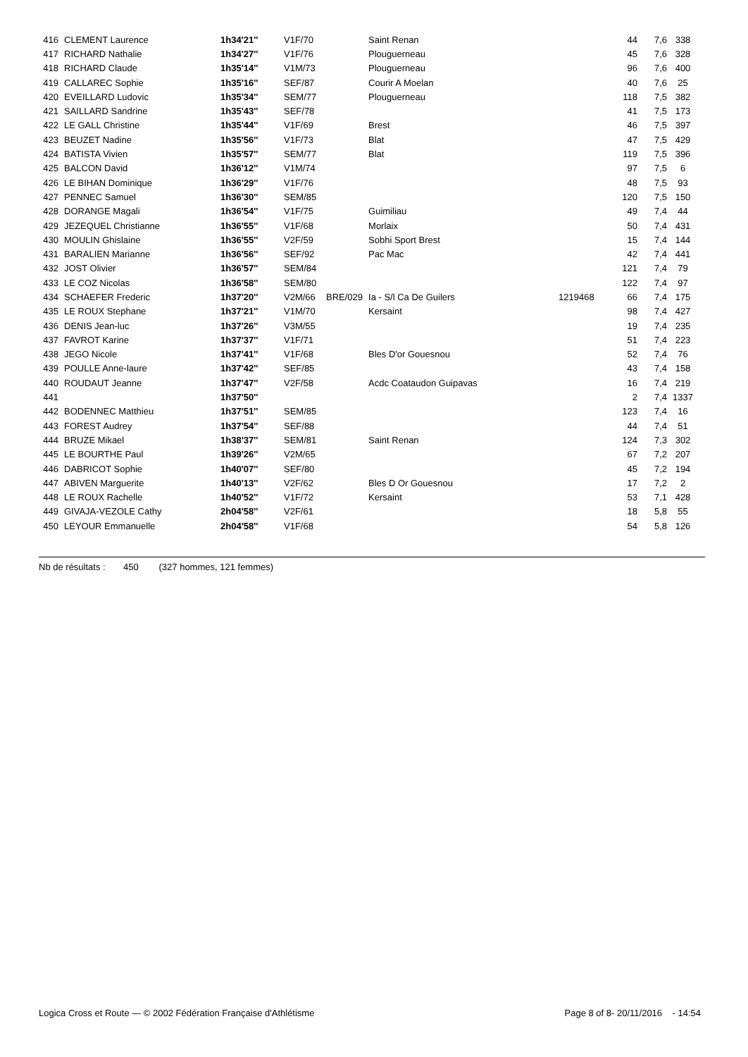| 416 | CLEMENT Laurence | 1h34'21'' | V1F/70 | | Saint Renan | | 44 | 7,6 | 338 |
| 417 | RICHARD Nathalie | 1h34'27'' | V1F/76 | | Plouguerneau | | 45 | 7,6 | 328 |
| 418 | RICHARD Claude | 1h35'14'' | V1M/73 | | Plouguerneau | | 96 | 7,6 | 400 |
| 419 | CALLAREC Sophie | 1h35'16'' | SEF/87 | | Courir A Moelan | | 40 | 7,6 | 25 |
| 420 | EVEILLARD Ludovic | 1h35'34'' | SEM/77 | | Plouguerneau | | 118 | 7,5 | 382 |
| 421 | SAILLARD Sandrine | 1h35'43'' | SEF/78 | | | | 41 | 7,5 | 173 |
| 422 | LE GALL Christine | 1h35'44'' | V1F/69 | | Brest | | 46 | 7,5 | 397 |
| 423 | BEUZET Nadine | 1h35'56'' | V1F/73 | | Blat | | 47 | 7,5 | 429 |
| 424 | BATISTA Vivien | 1h35'57'' | SEM/77 | | Blat | | 119 | 7,5 | 396 |
| 425 | BALCON David | 1h36'12'' | V1M/74 | | | | 97 | 7,5 | 6 |
| 426 | LE BIHAN Dominique | 1h36'29'' | V1F/76 | | | | 48 | 7,5 | 93 |
| 427 | PENNEC Samuel | 1h36'30'' | SEM/85 | | | | 120 | 7,5 | 150 |
| 428 | DORANGE Magali | 1h36'54'' | V1F/75 | | Guimiliau | | 49 | 7,4 | 44 |
| 429 | JEZEQUEL Christianne | 1h36'55'' | V1F/68 | | Morlaix | | 50 | 7,4 | 431 |
| 430 | MOULIN Ghislaine | 1h36'55'' | V2F/59 | | Sobhi Sport Brest | | 15 | 7,4 | 144 |
| 431 | BARALIEN Marianne | 1h36'56'' | SEF/92 | | Pac Mac | | 42 | 7,4 | 441 |
| 432 | JOST Olivier | 1h36'57'' | SEM/84 | | | | 121 | 7,4 | 79 |
| 433 | LE COZ Nicolas | 1h36'58'' | SEM/80 | | | | 122 | 7,4 | 97 |
| 434 | SCHAEFER Frederic | 1h37'20'' | V2M/66 | BRE/029 | Ia - S/l Ca De Guilers | 1219468 | 66 | 7,4 | 175 |
| 435 | LE ROUX Stephane | 1h37'21'' | V1M/70 | | Kersaint | | 98 | 7,4 | 427 |
| 436 | DENIS Jean-luc | 1h37'26'' | V3M/55 | | | | 19 | 7,4 | 235 |
| 437 | FAVROT Karine | 1h37'37'' | V1F/71 | | | | 51 | 7,4 | 223 |
| 438 | JEGO Nicole | 1h37'41'' | V1F/68 | | Bles D'or Gouesnou | | 52 | 7,4 | 76 |
| 439 | POULLE Anne-laure | 1h37'42'' | SEF/85 | | | | 43 | 7,4 | 158 |
| 440 | ROUDAUT Jeanne | 1h37'47'' | V2F/58 | | Acdc Coataudon Guipavas | | 16 | 7,4 | 219 |
| 441 | | 1h37'50'' | | | | | 2 | 7,4 | 1337 |
| 442 | BODENNEC Matthieu | 1h37'51'' | SEM/85 | | | | 123 | 7,4 | 16 |
| 443 | FOREST Audrey | 1h37'54'' | SEF/88 | | | | 44 | 7,4 | 51 |
| 444 | BRUZE Mikael | 1h38'37'' | SEM/81 | | Saint Renan | | 124 | 7,3 | 302 |
| 445 | LE BOURTHE Paul | 1h39'26'' | V2M/65 | | | | 67 | 7,2 | 207 |
| 446 | DABRICOT Sophie | 1h40'07'' | SEF/80 | | | | 45 | 7,2 | 194 |
| 447 | ABIVEN Marguerite | 1h40'13'' | V2F/62 | | Bles D Or Gouesnou | | 17 | 7,2 | 2 |
| 448 | LE ROUX Rachelle | 1h40'52'' | V1F/72 | | Kersaint | | 53 | 7,1 | 428 |
| 449 | GIVAJA-VEZOLE Cathy | 2h04'58'' | V2F/61 | | | | 18 | 5,8 | 55 |
| 450 | LEYOUR Emmanuelle | 2h04'58'' | V1F/68 | | | | 54 | 5,8 | 126 |
Nb de résultats : 450 (327 hommes, 121 femmes)
Logica Cross et Route — © 2002 Fédération Française d'Athlétisme Page 8 of 8- 20/11/2016 - 14:54